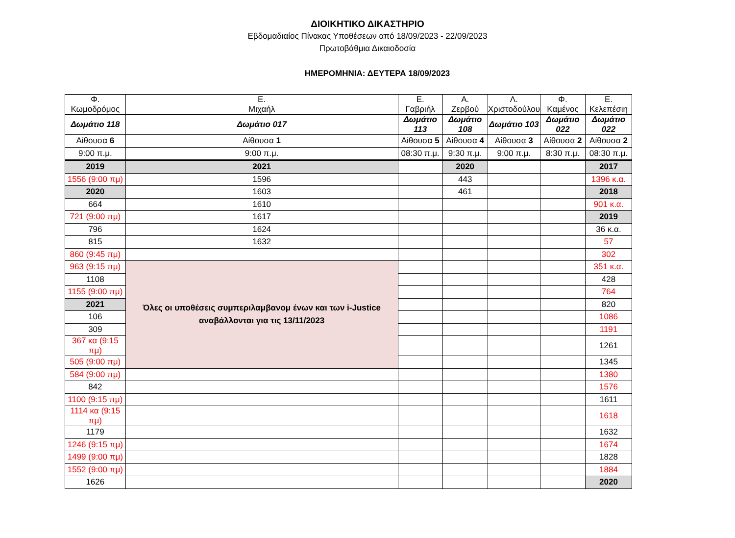ΔΙΟΙΚΗΤΙΚΟ ΔΙΚΑΣΤΗΡΙΟ
Εβδομαδιαίος Πίνακας Υποθέσεων από 18/09/2023 - 22/09/2023
Πρωτοβάθμια Δικαιοδοσία
ΗΜΕΡΟΜΗΝΙΑ: ΔΕΥΤΕΡΑ 18/09/2023
| Φ. Κωμοδρόμος | Ε. Μιχαήλ | Ε. Γαβριήλ | Α. Ζερβού | Λ. Χριστοδούλου | Φ. Καμένος | Ε. Κελεπέσιη |
| Δωμάτιο 118 | Δωμάτιο 017 | Δωμάτιο 113 | Δωμάτιο 108 | Δωμάτιο 103 | Δωμάτιο 022 | Δωμάτιο 022 |
| Αίθουσα 6 | Αίθουσα 1 | Αίθουσα 5 | Αίθουσα 4 | Αίθουσα 3 | Αίθουσα 2 | Αίθουσα 2 |
| 9:00 π.μ. | 9:00 π.μ. | 08:30 π.μ. | 9:30 π.μ. | 9:00 π.μ. | 8:30 π.μ. | 08:30 π.μ. |
| 2019 | 2021 | | 2020 | | | 2017 |
| 1556 (9:00 πμ) | 1596 | | 443 | | | 1396 κ.α. |
| 2020 | 1603 | | 461 | | | 2018 |
| 664 | 1610 | | | | | 901 κ.α. |
| 721 (9:00 πμ) | 1617 | | | | | 2019 |
| 796 | 1624 | | | | | 36 κ.α. |
| 815 | 1632 | | | | | 57 |
| 860 (9:45 πμ) | | | | | | 302 |
| 963 (9:15 πμ) | Όλες οι υποθέσεις συμπεριλαμβανομ ένων και των i-Justice αναβάλλονται για τις 13/11/2023 | | | | | 351 κ.α. |
| 1108 | | | | | | 428 |
| 1155 (9:00 πμ) | | | | | | 764 |
| 2021 | | | | | | 820 |
| 106 | | | | | | 1086 |
| 309 | | | | | | 1191 |
| 367 κα (9:15 πμ) | | | | | | 1261 |
| 505 (9:00 πμ) | | | | | | 1345 |
| 584 (9:00 πμ) | | | | | | 1380 |
| 842 | | | | | | 1576 |
| 1100 (9:15 πμ) | | | | | | 1611 |
| 1114 κα (9:15 πμ) | | | | | | 1618 |
| 1179 | | | | | | 1632 |
| 1246 (9:15 πμ) | | | | | | 1674 |
| 1499 (9:00 πμ) | | | | | | 1828 |
| 1552 (9:00 πμ) | | | | | | 1884 |
| 1626 | | | | | | 2020 |